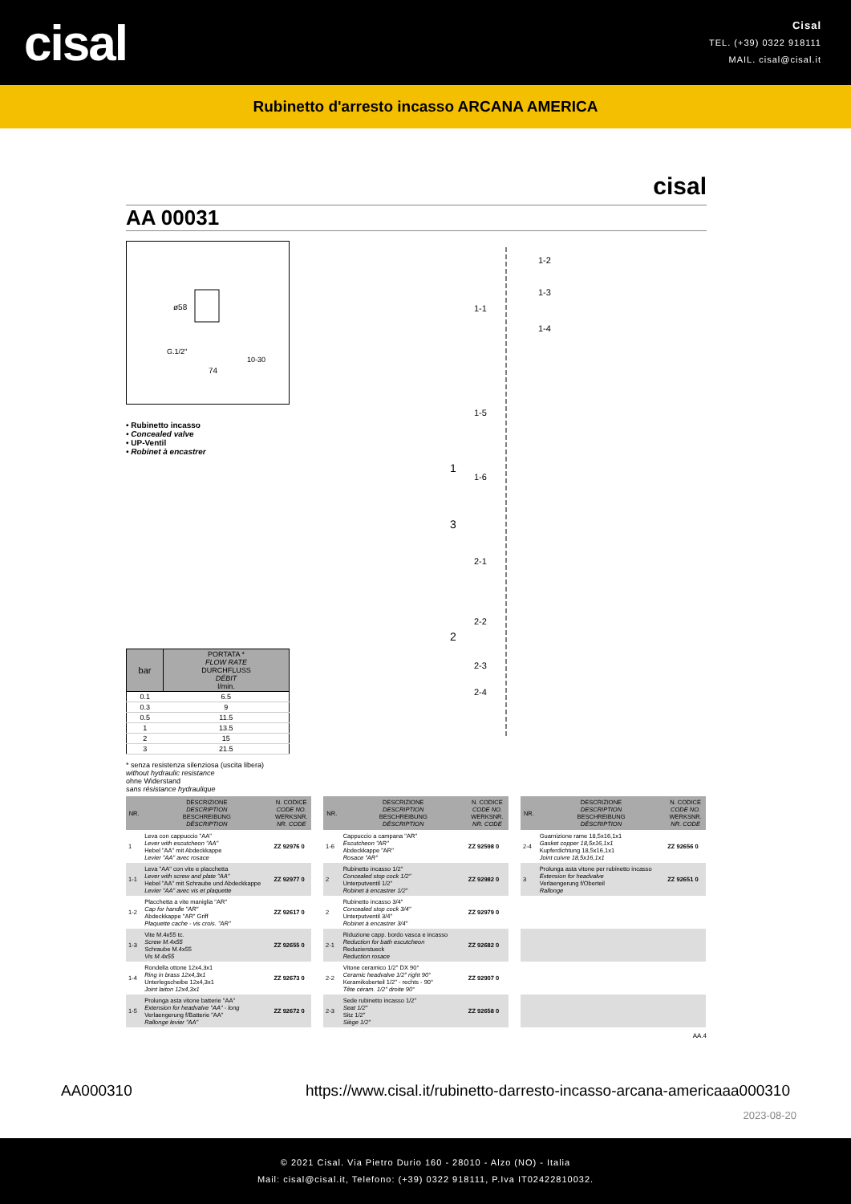cisal
Cisal
TEL. (+39) 0322 918111
MAIL. cisal@cisal.it
Rubinetto d'arresto incasso ARCANA AMERICA
cisal
AA 00031
ø58
74
G.1/2"
10-30
• Rubinetto incasso
• Concealed valve
• UP-Ventil
• Robinet à encastrer
| bar | PORTATA * FLOW RATE DURCHFLUSS DÉBIT l/min. |
| --- | --- |
| 0.1 | 6.5 |
| 0.3 | 9 |
| 0.5 | 11.5 |
| 1 | 13.5 |
| 2 | 15 |
| 3 | 21.5 |
* senza resistenza silenziosa (uscita libera)
without hydraulic resistance
ohne Widerstand
sans résistance hydraulique
1
2
3
1-2
1-3
1-4
1-1
1-5
1-6
2-1
2-2
2-3
2-4
| NR. | DESCRIZIONE DESCRIPTION BESCHREIBUNG DÉSCRIPTION | N. CODICE CODE NO. WERKSNR. NR. CODE |
| --- | --- | --- |
| 1 | Leva con cappuccio "AA" Lever with escutcheon "AA" Hebel "AA" mit Abdeckkappe Levier "AA" avec rosace | ZZ 92976 0 |
| 1-1 | Leva "AA" con vite e placchetta Lever with screw and plate "AA" Hebel "AA" mit Schraube und Abdeckkappe Levier "AA" avec vis et plaquette | ZZ 92977 0 |
| 1-2 | Placchetta a vite maniglia "AR" Cap for handle "AR" Abdeckkappe "AR" Griff Plaquette cache - vis crois. "AR" | ZZ 92617 0 |
| 1-3 | Vite M.4x55 tc. Screw M.4x55 Schraube M.4x55 Vis M.4x55 | ZZ 92655 0 |
| 1-4 | Rondella ottone 12x4,3x1 Ring in brass 12x4,3x1 Unterlegscheibe 12x4,3x1 Joint laiton 12x4,3x1 | ZZ 92673 0 |
| 1-5 | Prolunga asta vitone batterie "AA" Extension for headvalve "AA" - long Verlaengerung f/Batterie "AA" Rallonge levier "AA" | ZZ 92672 0 |
| NR. | DESCRIZIONE DESCRIPTION BESCHREIBUNG DÉSCRIPTION | N. CODICE CODE NO. WERKSNR. NR. CODE |
| --- | --- | --- |
| 1-6 | Cappuccio a campana "AR" Escutcheon "AR" Abdeckkappe "AR" Rosace "AR" | ZZ 92598 0 |
| 2 | Rubinetto incasso 1/2" Concealed stop cock 1/2" Unterputventil 1/2" Robinet à encastrer 1/2" | ZZ 92982 0 |
| 2 | Rubinetto incasso 3/4" Concealed stop cock 3/4" Unterputventil 3/4" Robinet à encastrer 3/4" | ZZ 92979 0 |
| 2-1 | Riduzione capp. bordo vasca e incasso Reduction for bath escutcheon Reduzierstueck Reduction rosace | ZZ 92682 0 |
| 2-2 | Vitone ceramico 1/2" DX 90° Ceramic headvalve 1/2" right 90° Keramikoberteil 1/2" - rechts - 90° Tête céram. 1/2" droite 90° | ZZ 92907 0 |
| 2-3 | Sede rubinetto incasso 1/2" Seat 1/2" Sitz 1/2" Siège 1/2" | ZZ 92658 0 |
| NR. | DESCRIZIONE DESCRIPTION BESCHREIBUNG DÉSCRIPTION | N. CODICE CODE NO. WERKSNR. NR. CODE |
| --- | --- | --- |
| 2-4 | Guarnizione rame 18,5x16,1x1 Gasket copper 18,5x16,1x1 Kupferdichtung 18,5x16,1x1 Joint cuivre 18,5x16,1x1 | ZZ 92656 0 |
| 3 | Prolunga asta vitone per rubinetto incasso Extension for headvalve Verlaengerung f/Oberteil Rallonge | ZZ 92651 0 |
AA.4
AA000310 https://www.cisal.it/rubinetto-darresto-incasso-arcana-americaaa000310
2023-08-20
© 2021 Cisal. Via Pietro Durio 160 - 28010 - Alzo (NO) - Italia
Mail: cisal@cisal.it, Telefono: (+39) 0322 918111, P.Iva IT02422810032.